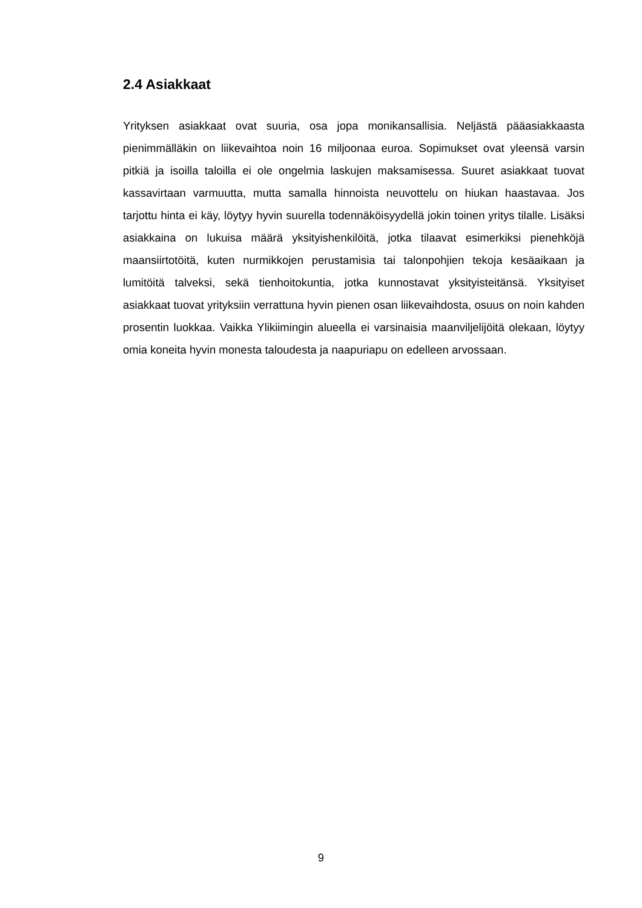2.4 Asiakkaat
Yrityksen asiakkaat ovat suuria, osa jopa monikansallisia. Neljästä pääasiakkaasta pienimmälläkin on liikevaihtoa noin 16 miljoonaa euroa. Sopimukset ovat yleensä varsin pitkiä ja isoilla taloilla ei ole ongelmia laskujen maksamisessa. Suuret asiakkaat tuovat kassavirtaan varmuutta, mutta samalla hinnoista neuvottelu on hiukan haastavaa. Jos tarjottu hinta ei käy, löytyy hyvin suurella todennäköisyydellä jokin toinen yritys tilalle. Lisäksi asiakkaina on lukuisa määrä yksityishenkilöitä, jotka tilaavat esimerkiksi pienehköjä maansiirtotöitä, kuten nurmikkojen perustamisia tai talonpohjien tekoja kesäaikaan ja lumitöitä talveksi, sekä tienhoitokuntia, jotka kunnostavat yksityisteitänsä. Yksityiset asiakkaat tuovat yrityksiin verrattuna hyvin pienen osan liikevaihdosta, osuus on noin kahden prosentin luokkaa. Vaikka Ylikiimingin alueella ei varsinaisia maanviljelijöitä olekaan, löytyy omia koneita hyvin monesta taloudesta ja naapuriapu on edelleen arvossaan.
9